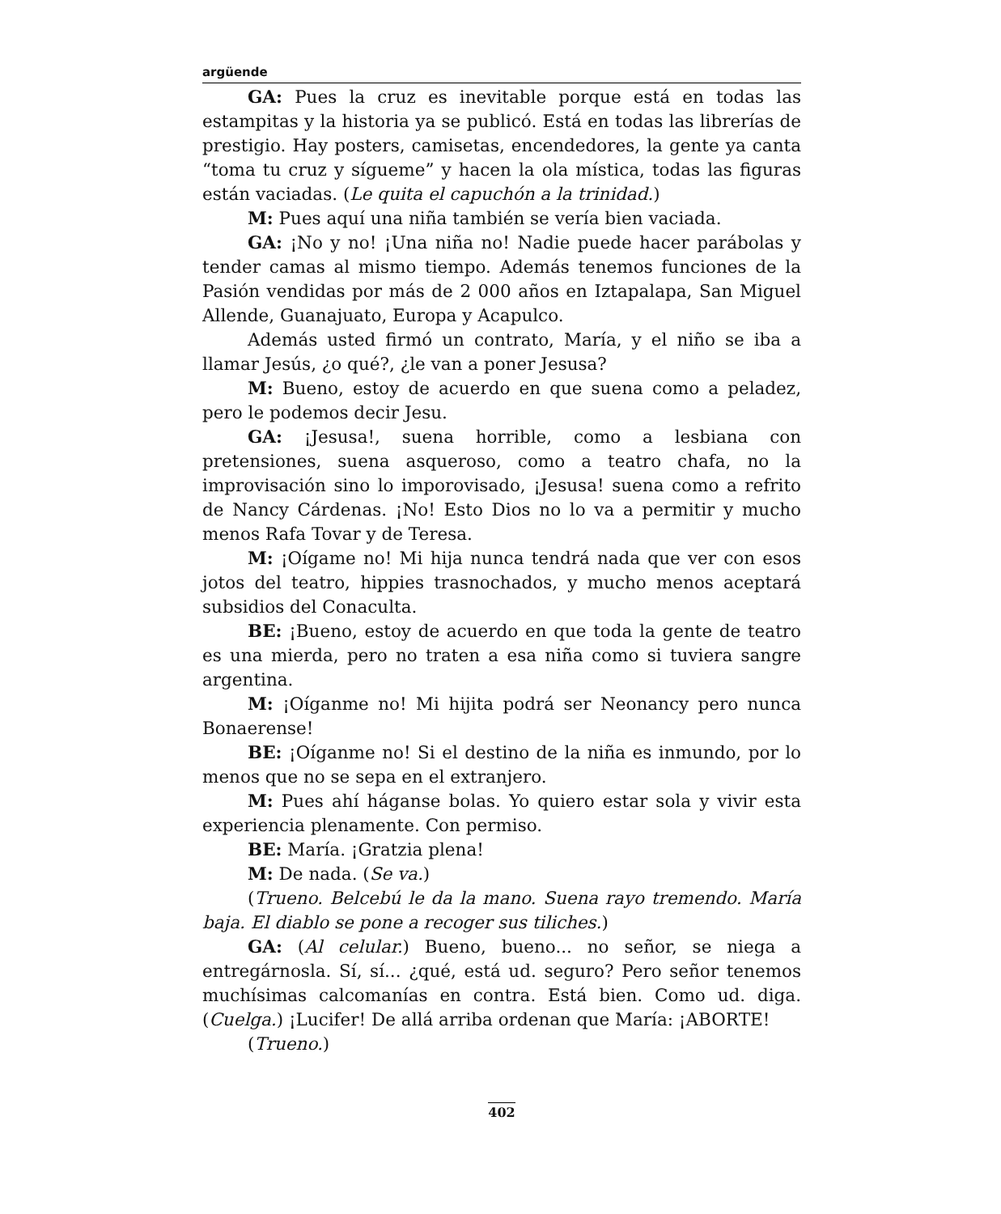argüende
GA: Pues la cruz es inevitable porque está en todas las estampitas y la historia ya se publicó. Está en todas las librerías de prestigio. Hay posters, camisetas, encendedores, la gente ya canta “toma tu cruz y sígueme” y hacen la ola mística, todas las figuras están vaciadas. (Le quita el capuchón a la trinidad.)
M: Pues aquí una niña también se vería bien vaciada.
GA: ¡No y no! ¡Una niña no! Nadie puede hacer parábolas y tender camas al mismo tiempo. Además tenemos funciones de la Pasión vendidas por más de 2 000 años en Iztapalapa, San Miguel Allende, Guanajuato, Europa y Acapulco.
Además usted firmó un contrato, María, y el niño se iba a llamar Jesús, ¿o qué?, ¿le van a poner Jesusa?
M: Bueno, estoy de acuerdo en que suena como a peladez, pero le podemos decir Jesu.
GA: ¡Jesusa!, suena horrible, como a lesbiana con pretensiones, suena asqueroso, como a teatro chafa, no la improvisación sino lo imporovisado, ¡Jesusa! suena como a refrito de Nancy Cárdenas. ¡No! Esto Dios no lo va a permitir y mucho menos Rafa Tovar y de Teresa.
M: ¡Oígame no! Mi hija nunca tendrá nada que ver con esos jotos del teatro, hippies trasnochados, y mucho menos aceptará subsidios del Conaculta.
BE: ¡Bueno, estoy de acuerdo en que toda la gente de teatro es una mierda, pero no traten a esa niña como si tuviera sangre argentina.
M: ¡Oíganme no! Mi hijita podrá ser Neonancy pero nunca Bonaerense!
BE: ¡Oíganme no! Si el destino de la niña es inmundo, por lo menos que no se sepa en el extranjero.
M: Pues ahí háganse bolas. Yo quiero estar sola y vivir esta experiencia plenamente. Con permiso.
BE: María. ¡Gratzia plena!
M: De nada. (Se va.)
(Trueno. Belcebú le da la mano. Suena rayo tremendo. María baja. El diablo se pone a recoger sus tiliches.)
GA: (Al celular.) Bueno, bueno... no señor, se niega a entregárnosla. Sí, sí... ¿qué, está ud. seguro? Pero señor tenemos muchísimas calcomanías en contra. Está bien. Como ud. diga. (Cuelga.) ¡Lucifer! De allá arriba ordenan que María: ¡ABORTE!
(Trueno.)
402